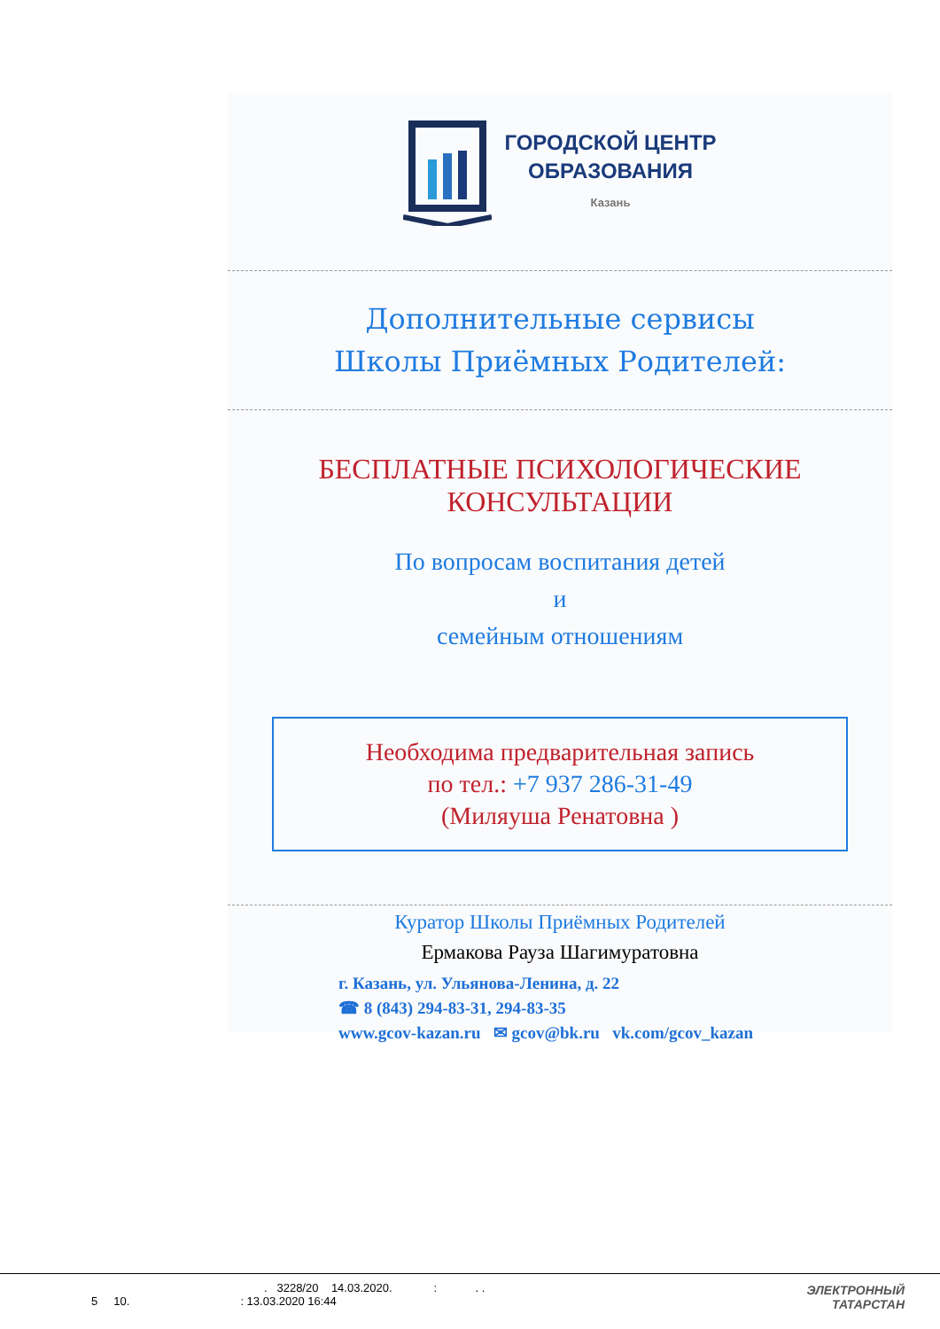ГОРОДСКОЙ ЦЕНТР
ОБРАЗОВАНИЯ
Казань
Дополнительные сервисы
Школы Приёмных Родителей:
БЕСПЛАТНЫЕ ПСИХОЛОГИЧЕСКИЕ КОНСУЛЬТАЦИИ
По вопросам воспитания детей
и
семейным отношениям
Необходима предварительная запись
по тел.: +7 937 286-31-49
(Миляуша Ренатовна )
Куратор Школы Приёмных Родителей
Ермакова Рауза Шагимуратовна
г. Казань, ул. Ульянова-Ленина, д. 22
☎ 8 (843) 294-83-31, 294-83-35
www.gcov-kazan.ru ✉ gcov@bk.ru vk.com/gcov_kazan
. 3228/20 14.03.2020. : . .
5 10.: 13.03.2020 16:44
ЭЛЕКТРОННЫЙ
ТАТАРСТАН